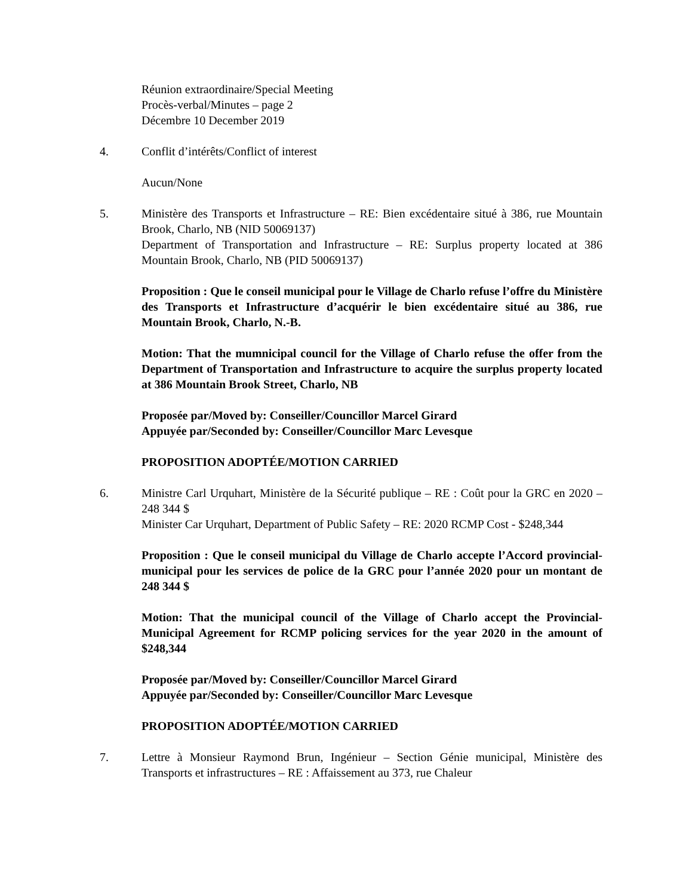Réunion extraordinaire/Special Meeting
Procès-verbal/Minutes – page 2
Décembre 10 December 2019
4. Conflit d’intérêts/Conflict of interest
Aucun/None
5. Ministère des Transports et Infrastructure – RE: Bien excédentaire situé à 386, rue Mountain Brook, Charlo, NB (NID 50069137)
Department of Transportation and Infrastructure – RE: Surplus property located at 386 Mountain Brook, Charlo, NB (PID 50069137)
Proposition : Que le conseil municipal pour le Village de Charlo refuse l’offre du Ministère des Transports et Infrastructure d’acquérir le bien excédentaire situé au 386, rue Mountain Brook, Charlo, N.-B.
Motion: That the mumnicipal council for the Village of Charlo refuse the offer from the Department of Transportation and Infrastructure to acquire the surplus property located at 386 Mountain Brook Street, Charlo, NB
Proposée par/Moved by: Conseiller/Councillor Marcel Girard
Appuyée par/Seconded by: Conseiller/Councillor Marc Levesque
PROPOSITION ADOPTÉE/MOTION CARRIED
6. Ministre Carl Urquhart, Ministère de la Sécurité publique – RE : Coût pour la GRC en 2020 – 248 344 $
Minister Car Urquhart, Department of Public Safety – RE: 2020 RCMP Cost - $248,344
Proposition : Que le conseil municipal du Village de Charlo accepte l’Accord provincial-municipal pour les services de police de la GRC pour l’année 2020 pour un montant de 248 344 $
Motion: That the municipal council of the Village of Charlo accept the Provincial-Municipal Agreement for RCMP policing services for the year 2020 in the amount of $248,344
Proposée par/Moved by: Conseiller/Councillor Marcel Girard
Appuyée par/Seconded by: Conseiller/Councillor Marc Levesque
PROPOSITION ADOPTÉE/MOTION CARRIED
7. Lettre à Monsieur Raymond Brun, Ingénieur – Section Génie municipal, Ministère des Transports et infrastructures – RE : Affaissement au 373, rue Chaleur